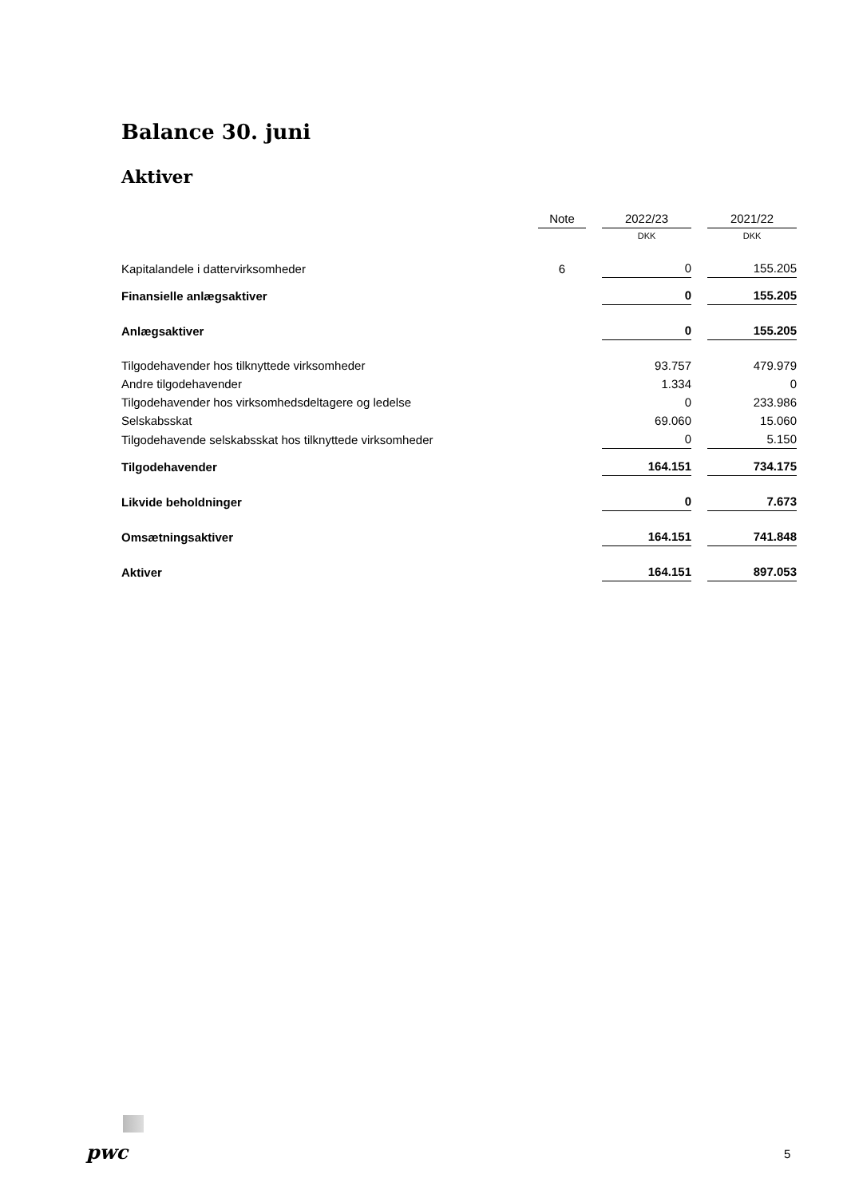Balance 30. juni
Aktiver
| | Note | | 2022/23 | | 2021/22 |
| | | | DKK | | DKK |
| Kapitalandele i dattervirksomheder | 6 | | 0 | | 155.205 |
| Finansielle anlægsaktiver | | | 0 | | 155.205 |
| Anlægsaktiver | | | 0 | | 155.205 |
| Tilgodehavender hos tilknyttede virksomheder | | | 93.757 | | 479.979 |
| Andre tilgodehavender | | | 1.334 | | 0 |
| Tilgodehavender hos virksomhedsdeltagere og ledelse | | | 0 | | 233.986 |
| Selskabsskat | | | 69.060 | | 15.060 |
| Tilgodehavende selskabsskat hos tilknyttede virksomheder | | | 0 | | 5.150 |
| Tilgodehavender | | | 164.151 | | 734.175 |
| Likvide beholdninger | | | 0 | | 7.673 |
| Omsætningsaktiver | | | 164.151 | | 741.848 |
| Aktiver | | | 164.151 | | 897.053 |
pwc 5